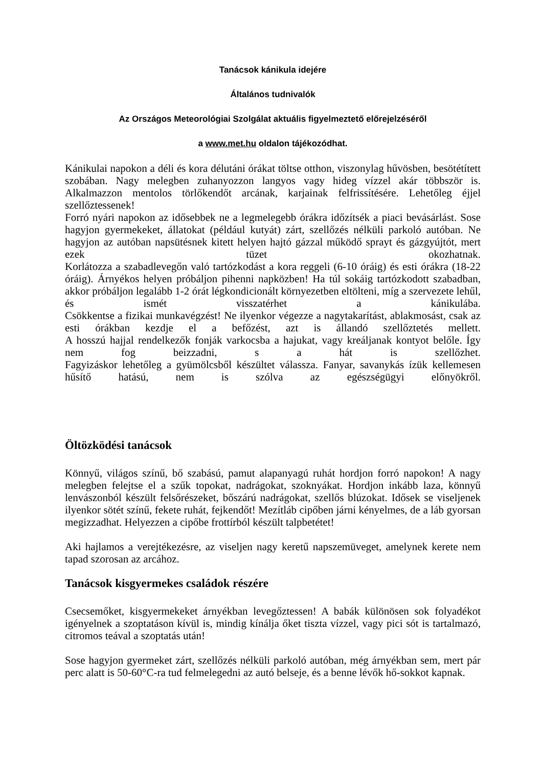Tanácsok kánikula idejére
Általános tudnivalók
Az Országos Meteorológiai Szolgálat aktuális figyelmeztető előrejelzéséről
a www.met.hu oldalon tájékozódhat.
Kánikulai napokon a déli és kora délutáni órákat töltse otthon, viszonylag hűvösben, besötétített szobában. Nagy melegben zuhanyozzon langyos vagy hideg vízzel akár többször is. Alkalmazzon mentolos törlőkendőt arcának, karjainak felfrissítésére. Lehetőleg éjjel szellőztessenek!
Forró nyári napokon az idősebbek ne a legmelegebb órákra időzítsék a piaci bevásárlást. Sose hagyjon gyermekeket, állatokat (például kutyát) zárt, szellőzés nélküli parkoló autóban. Ne hagyjon az autóban napsütésnek kitett helyen hajtó gázzal működő sprayt és gázgyújtót, mert ezek tüzet okozhatnak.
Korlátozza a szabadlevegőn való tartózkodást a kora reggeli (6-10 óráig) és esti órákra (18-22 óráig). Árnyékos helyen próbáljon pihenni napközben! Ha túl sokáig tartózkodott szabadban, akkor próbáljon legalább 1-2 órát légkondicionált környezetben eltölteni, míg a szervezete lehűl, és ismét visszatérhet a kánikulába.
Csökkentse a fizikai munkavégzést! Ne ilyenkor végezze a nagytakarítást, ablakmosást, csak az esti órákban kezdje el a befőzést, azt is állandó szellőztetés mellett.
A hosszú hajjal rendelkezők fonják varkocsba a hajukat, vagy kreáljanak kontyot belőle. Így nem fog beizzadni, s a hát is szellőzhet.
Fagyizáskor lehetőleg a gyümölcsből készültet válassza. Fanyar, savanykás ízük kellemesen hűsítő hatású, nem is szólva az egészségügyi előnyökről.
Öltözködési tanácsok
Könnyű, világos színű, bő szabású, pamut alapanyagú ruhát hordjon forró napokon! A nagy melegben felejtse el a szűk topokat, nadrágokat, szoknyákat. Hordjon inkább laza, könnyű lenvászonból készült felsőrészeket, bőszárú nadrágokat, szellős blúzokat. Idősek se viseljenek ilyenkor sötét színű, fekete ruhát, fejkendőt! Mezítláb cipőben járni kényelmes, de a láb gyorsan megizzadhat. Helyezzen a cipőbe frottírból készült talpbetétet!
Aki hajlamos a verejtékezésre, az viseljen nagy keretű napszemüveget, amelynek kerete nem tapad szorosan az arcához.
Tanácsok kisgyermekes családok részére
Csecsemőket, kisgyermekeket árnyékban levegőztessen! A babák különösen sok folyadékot igényelnek a szoptatáson kívül is, mindig kínálja őket tiszta vízzel, vagy pici sót is tartalmazó, citromos teával a szoptatás után!
Sose hagyjon gyermeket zárt, szellőzés nélküli parkoló autóban, még árnyékban sem, mert pár perc alatt is 50-60°C-ra tud felmelegedni az autó belseje, és a benne lévők hő-sokkot kapnak.